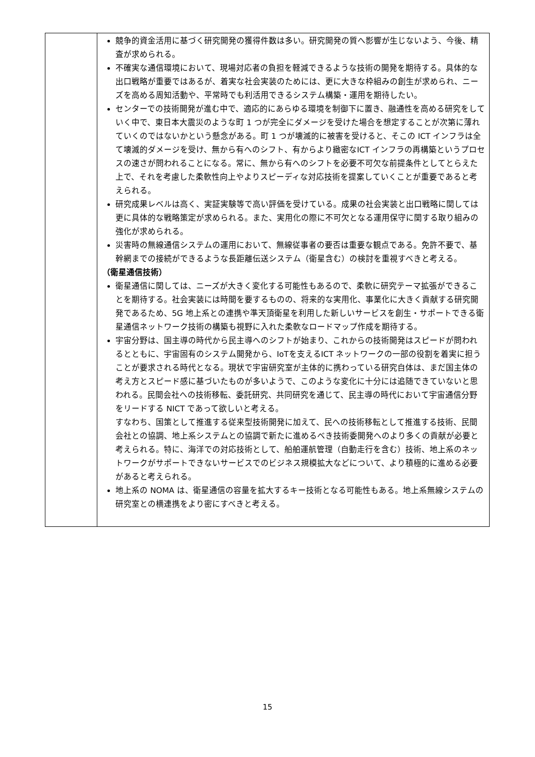| | 競争的資金活用に基づく研究開発の獲得件数は多い。研究開発の質へ影響が生じないよう、今後、精査が求められる。 不確実な通信環境において、現場対応者の負担を軽減できるような技術の開発を期待する。具体的な出口戦略が重要ではあるが、着実な社会実装のためには、更に大きな枠組みの創生が求められ、ニーズを高める周知活動や、平常時でも利活用できるシステム構築・運用を期待したい。 センターでの技術開発が進む中で、適応的にあらゆる環境を制御下に置き、融通性を高める研究をしていく中で、東日本大震災のような町 1 つが完全にダメージを受けた場合を想定することが次第に薄れていくのではないかという懸念がある。町 1 つが壊滅的に被害を受けると、そこの ICT インフラは全て壊滅的ダメージを受け、無から有へのシフト、有からより緻密なICT インフラの再構築というプロセスの速さが問われることになる。常に、無から有へのシフトを必要不可欠な前提条件としてとらえた上で、それを考慮した柔軟性向上やよりスピーディな対応技術を提案していくことが重要であると考えられる。 研究成果レベルは高く、実証実験等で高い評価を受けている。成果の社会実装と出口戦略に関しては更に具体的な戦略策定が求められる。また、実用化の際に不可欠となる運用保守に関する取り組みの強化が求められる。 災害時の無線通信システムの運用において、無線従事者の要否は重要な観点である。免許不要で、基幹網までの接続ができるような長距離伝送システム（衛星含む）の検討を重視すべきと考える。 （衛星通信技術） 衛星通信に関しては、ニーズが大きく変化する可能性もあるので、柔軟に研究テーマ拡張ができることを期待する。社会実装には時間を要するものの、将来的な実用化、事業化に大きく貢献する研究開発であるため、5G 地上系との連携や準天頂衛星を利用した新しいサービスを創生・サポートできる衛星通信ネットワーク技術の構築も視野に入れた柔軟なロードマップ作成を期待する。 宇宙分野は、国主導の時代から民主導へのシフトが始まり、これからの技術開発はスピードが問われるとともに、宇宙固有のシステム開発から、IoTを支えるICT ネットワークの一部の役割を着実に担うことが要求される時代となる。現状で宇宙研究室が主体的に携わっている研究自体は、まだ国主体の考え方とスピード感に基づいたものが多いようで、このような変化に十分には追随できていないと思われる。民間会社への技術移転、委託研究、共同研究を通じて、民主導の時代において宇宙通信分野をリードする NICT であって欲しいと考える。 すなわち、国策として推進する従来型技術開発に加えて、民への技術移転として推進する技術、民間会社との協調、地上系システムとの協調で新たに進めるべき技術委開発へのより多くの貢献が必要と考えられる。特に、海洋での対応技術として、船舶運航管理（自動走行を含む）技術、地上系のネットワークがサポートできないサービスでのビジネス規模拡大などについて、より積極的に進める必要があると考えられる。 地上系の NOMA は、衛星通信の容量を拡大するキー技術となる可能性もある。地上系無線システムの研究室との横連携をより密にすべきと考える。 |
15